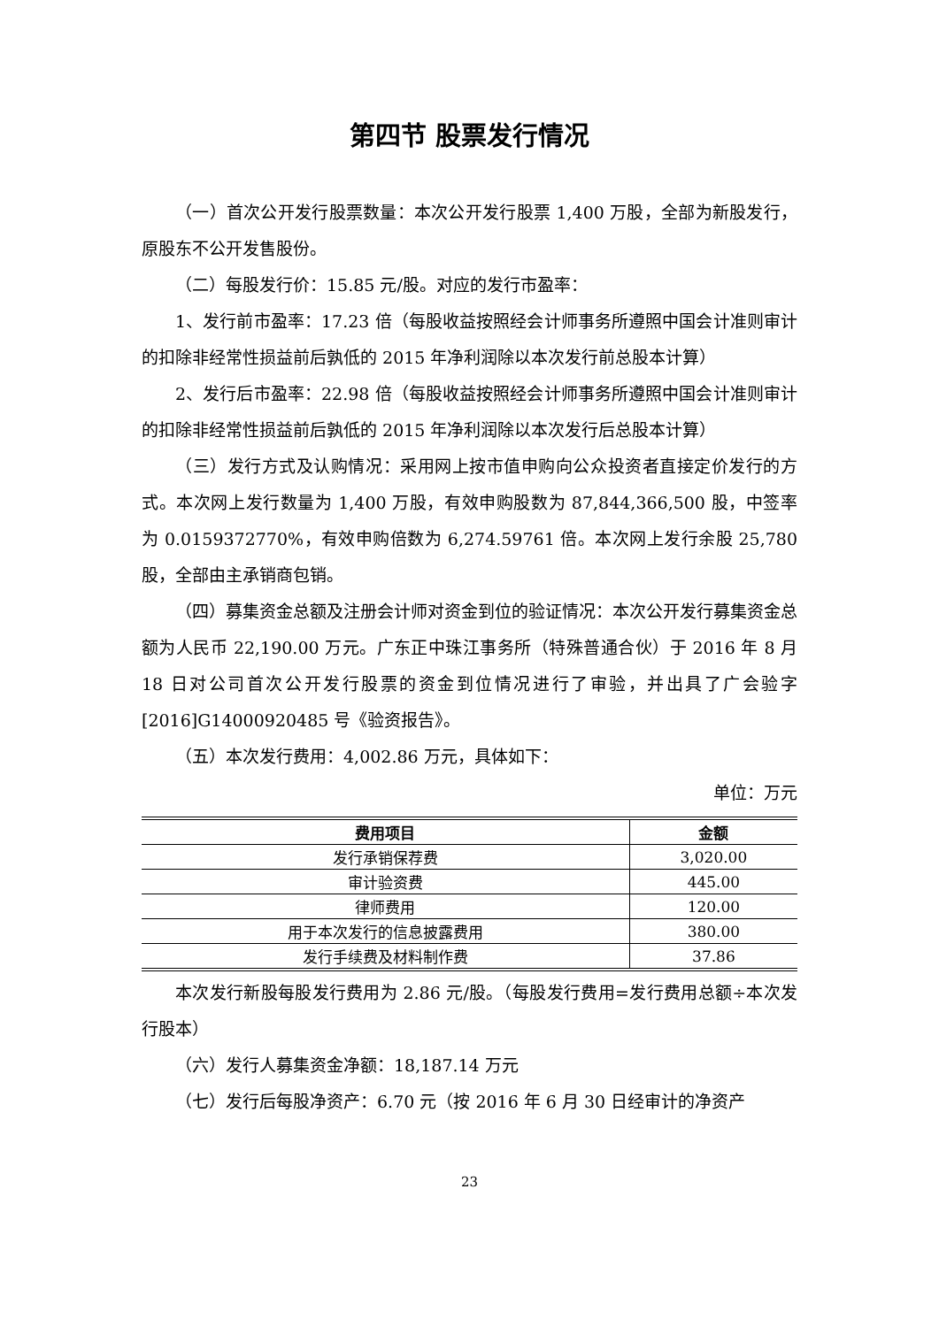第四节 股票发行情况
（一）首次公开发行股票数量：本次公开发行股票 1,400 万股，全部为新股发行，原股东不公开发售股份。
（二）每股发行价：15.85 元/股。对应的发行市盈率：
1、发行前市盈率：17.23 倍（每股收益按照经会计师事务所遵照中国会计准则审计的扣除非经常性损益前后孰低的 2015 年净利润除以本次发行前总股本计算）
2、发行后市盈率：22.98 倍（每股收益按照经会计师事务所遵照中国会计准则审计的扣除非经常性损益前后孰低的 2015 年净利润除以本次发行后总股本计算）
（三）发行方式及认购情况：采用网上按市值申购向公众投资者直接定价发行的方式。本次网上发行数量为 1,400 万股，有效申购股数为 87,844,366,500 股，中签率为 0.0159372770%，有效申购倍数为 6,274.59761 倍。本次网上发行余股 25,780 股，全部由主承销商包销。
（四）募集资金总额及注册会计师对资金到位的验证情况：本次公开发行募集资金总额为人民币 22,190.00 万元。广东正中珠江事务所（特殊普通合伙）于 2016 年 8 月 18 日对公司首次公开发行股票的资金到位情况进行了审验，并出具了广会验字[2016]G14000920485 号《验资报告》。
（五）本次发行费用：4,002.86 万元，具体如下：
单位：万元
| 费用项目 | 金额 |
| --- | --- |
| 发行承销保荐费 | 3,020.00 |
| 审计验资费 | 445.00 |
| 律师费用 | 120.00 |
| 用于本次发行的信息披露费用 | 380.00 |
| 发行手续费及材料制作费 | 37.86 |
本次发行新股每股发行费用为 2.86 元/股。（每股发行费用=发行费用总额÷本次发行股本）
（六）发行人募集资金净额：18,187.14 万元
（七）发行后每股净资产：6.70 元（按 2016 年 6 月 30 日经审计的净资产
23